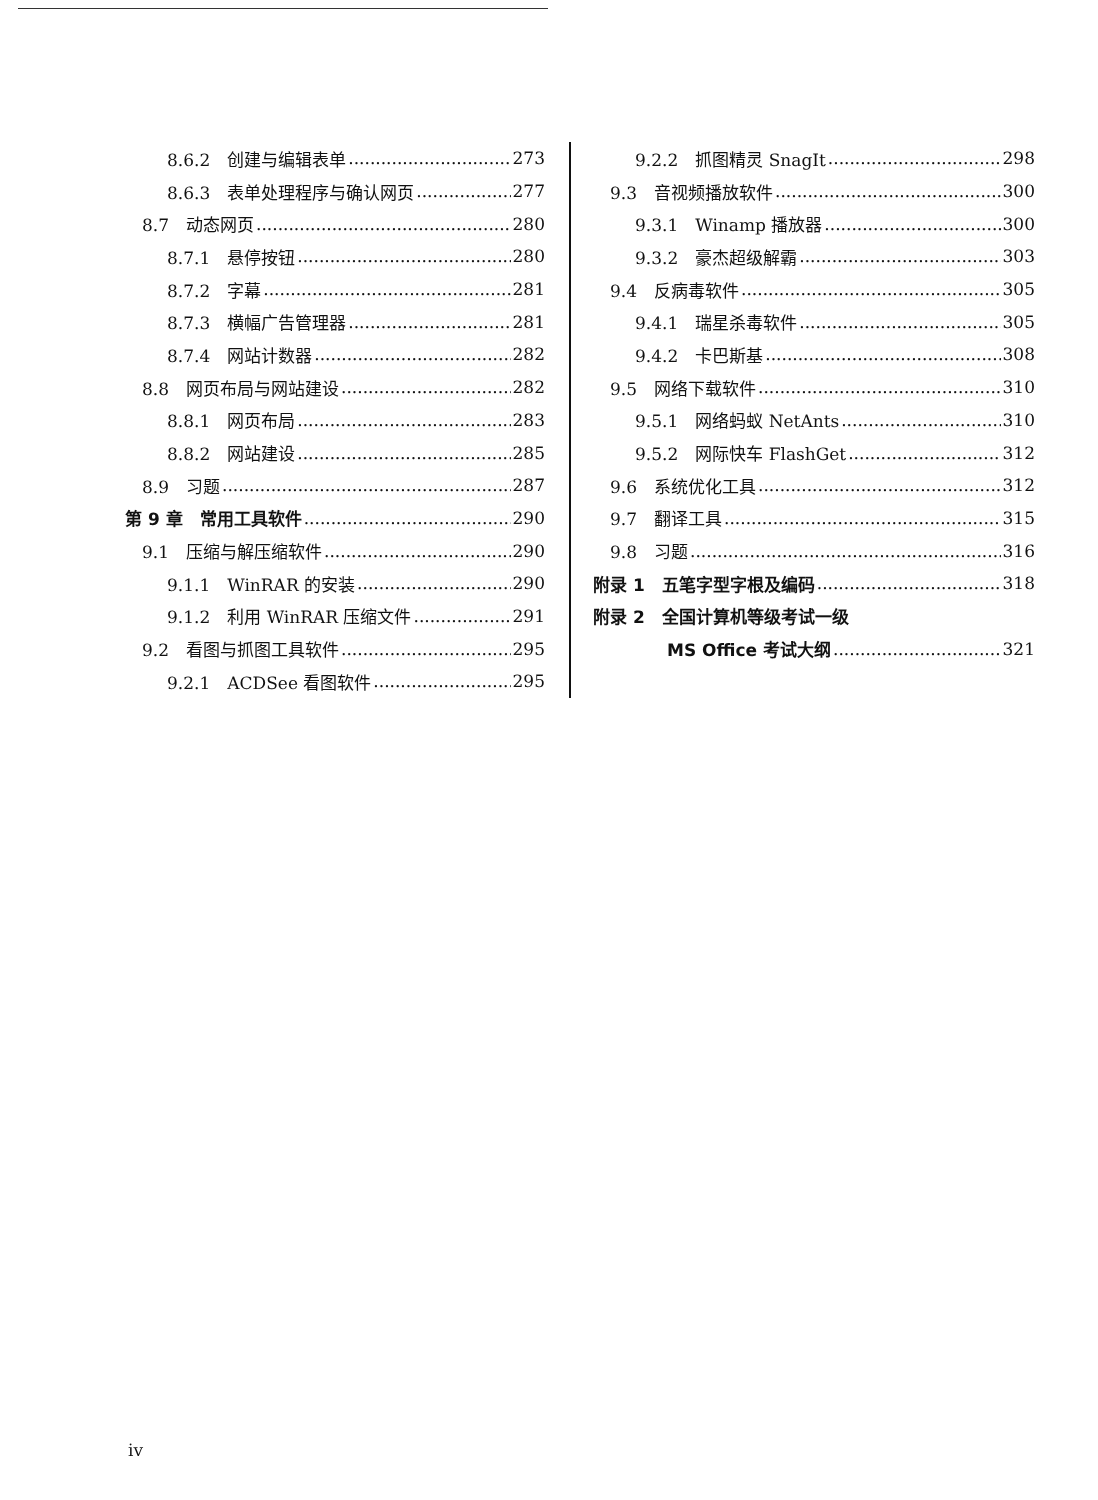8.6.2　创建与编辑表单 273
8.6.3　表单处理程序与确认网页 277
8.7　动态网页 280
8.7.1　悬停按钮 280
8.7.2　字幕 281
8.7.3　横幅广告管理器 281
8.7.4　网站计数器 282
8.8　网页布局与网站建设 282
8.8.1　网页布局 283
8.8.2　网站建设 285
8.9　习题 287
第 9 章　常用工具软件 290
9.1　压缩与解压缩软件 290
9.1.1　WinRAR 的安装 290
9.1.2　利用 WinRAR 压缩文件 291
9.2　看图与抓图工具软件 295
9.2.1　ACDSee 看图软件 295
9.2.2　抓图精灵 SnagIt 298
9.3　音视频播放软件 300
9.3.1　Winamp 播放器 300
9.3.2　豪杰超级解霸 303
9.4　反病毒软件 305
9.4.1　瑞星杀毒软件 305
9.4.2　卡巴斯基 308
9.5　网络下载软件 310
9.5.1　网络蚂蚁 NetAnts 310
9.5.2　网际快车 FlashGet 312
9.6　系统优化工具 312
9.7　翻译工具 315
9.8　习题 316
附录 1　五笔字型字根及编码 318
附录 2　全国计算机等级考试一级
MS Office 考试大纲 321
iv